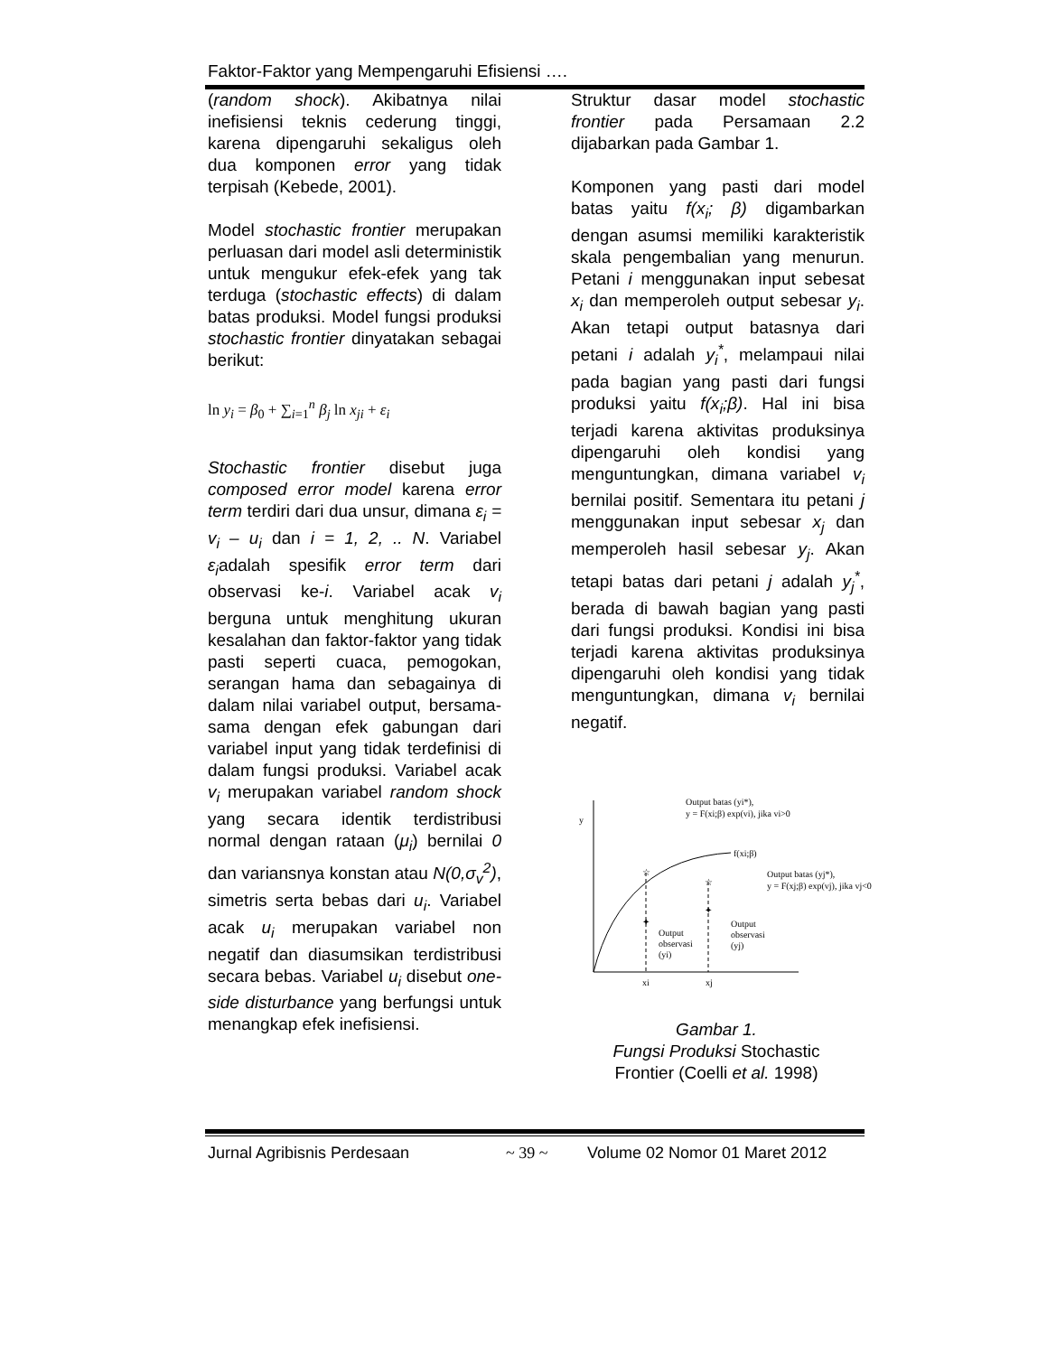Faktor-Faktor yang Mempengaruhi Efisiensi ….
(random shock). Akibatnya nilai inefisiensi teknis cederung tinggi, karena dipengaruhi sekaligus oleh dua komponen error yang tidak terpisah (Kebede, 2001).
Model stochastic frontier merupakan perluasan dari model asli deterministik untuk mengukur efek-efek yang tak terduga (stochastic effects) di dalam batas produksi. Model fungsi produksi stochastic frontier dinyatakan sebagai berikut:
ln y<sub>i</sub> = β<sub>0</sub> + ∑<sub>i=1</sub><sup>n</sup> β<sub>j</sub> ln x<sub>ji</sub> + ε<sub>i</sub>
Stochastic frontier disebut juga composed error model karena error term terdiri dari dua unsur, dimana ε<sub>i</sub> = v<sub>i</sub> – u<sub>i</sub> dan i = 1, 2, .. N. Variabel ε<sub>i</sub>adalah spesifik error term dari observasi ke-i. Variabel acak v<sub>i</sub> berguna untuk menghitung ukuran kesalahan dan faktor-faktor yang tidak pasti seperti cuaca, pemogokan, serangan hama dan sebagainya di dalam nilai variabel output, bersama-sama dengan efek gabungan dari variabel input yang tidak terdefinisi di dalam fungsi produksi. Variabel acak v<sub>i</sub> merupakan variabel random shock yang secara identik terdistribusi normal dengan rataan (μ<sub>i</sub>) bernilai 0 dan variansnya konstan atau N(0,σ<sub>v</sub><sup>2</sup>), simetris serta bebas dari u<sub>i</sub>. Variabel acak u<sub>i</sub> merupakan variabel non negatif dan diasumsikan terdistribusi secara bebas. Variabel u<sub>i</sub> disebut one-side disturbance yang berfungsi untuk menangkap efek inefisiensi.
Struktur dasar model stochastic frontier pada Persamaan 2.2 dijabarkan pada Gambar 1.
Komponen yang pasti dari model batas yaitu f(x<sub>i</sub>; β) digambarkan dengan asumsi memiliki karakteristik skala pengembalian yang menurun. Petani i menggunakan input sebesat x<sub>i</sub> dan memperoleh output sebesar y<sub>i</sub>. Akan tetapi output batasnya dari petani i adalah y<sub>i</sub><sup>*</sup>, melampaui nilai pada bagian yang pasti dari fungsi produksi yaitu f(x<sub>i</sub>;β). Hal ini bisa terjadi karena aktivitas produksinya dipengaruhi oleh kondisi yang menguntungkan, dimana variabel v<sub>i</sub> bernilai positif. Sementara itu petani j menggunakan input sebesar x<sub>j</sub> dan memperoleh hasil sebesar y<sub>j</sub>. Akan tetapi batas dari petani j adalah y<sub>j</sub><sup>*</sup>, berada di bawah bagian yang pasti dari fungsi produksi. Kondisi ini bisa terjadi karena aktivitas produksinya dipengaruhi oleh kondisi yang tidak menguntungkan, dimana v<sub>i</sub> bernilai negatif.
☆
☆
✦
✦
y
f(xi;β)
Output batas (yi*),
y = F(xi;β) exp(vi), jika vi>0
Output batas (yj*),
y = F(xj;β) exp(vj), jika vj<0
Output
observasi
(yi)
Output
observasi
(yj)
xi
xj
Gambar 1.
Fungsi Produksi Stochastic
Frontier (Coelli et al. 1998)
Jurnal Agribisnis Perdesaan ~ 39 ~ Volume 02 Nomor 01 Maret 2012